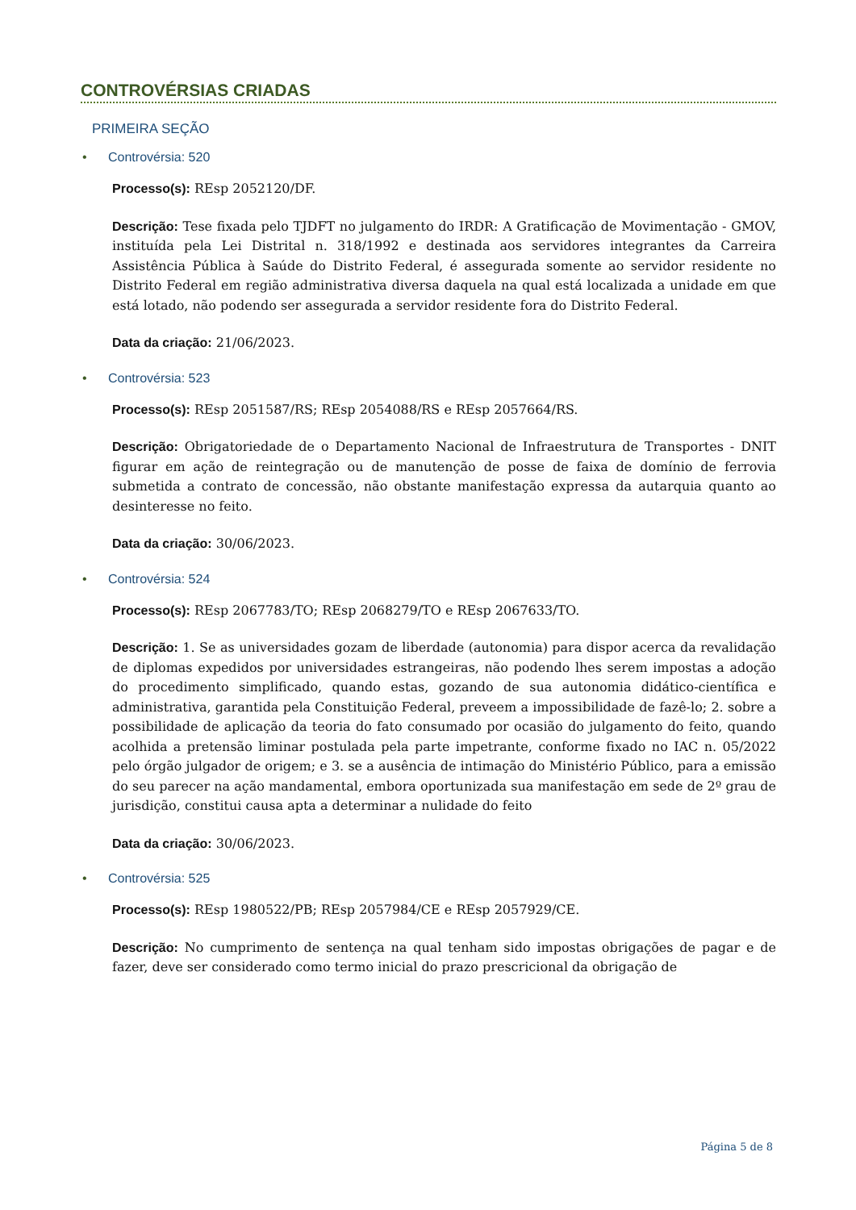CONTROVÉRSIAS CRIADAS
PRIMEIRA SEÇÃO
• Controvérsia: 520
Processo(s): REsp 2052120/DF.
Descrição: Tese fixada pelo TJDFT no julgamento do IRDR: A Gratificação de Movimentação - GMOV, instituída pela Lei Distrital n. 318/1992 e destinada aos servidores integrantes da Carreira Assistência Pública à Saúde do Distrito Federal, é assegurada somente ao servidor residente no Distrito Federal em região administrativa diversa daquela na qual está localizada a unidade em que está lotado, não podendo ser assegurada a servidor residente fora do Distrito Federal.
Data da criação: 21/06/2023.
• Controvérsia: 523
Processo(s): REsp 2051587/RS; REsp 2054088/RS e REsp 2057664/RS.
Descrição: Obrigatoriedade de o Departamento Nacional de Infraestrutura de Transportes - DNIT figurar em ação de reintegração ou de manutenção de posse de faixa de domínio de ferrovia submetida a contrato de concessão, não obstante manifestação expressa da autarquia quanto ao desinteresse no feito.
Data da criação: 30/06/2023.
• Controvérsia: 524
Processo(s): REsp 2067783/TO; REsp 2068279/TO e REsp 2067633/TO.
Descrição: 1. Se as universidades gozam de liberdade (autonomia) para dispor acerca da revalidação de diplomas expedidos por universidades estrangeiras, não podendo lhes serem impostas a adoção do procedimento simplificado, quando estas, gozando de sua autonomia didático-científica e administrativa, garantida pela Constituição Federal, preveem a impossibilidade de fazê-lo; 2. sobre a possibilidade de aplicação da teoria do fato consumado por ocasião do julgamento do feito, quando acolhida a pretensão liminar postulada pela parte impetrante, conforme fixado no IAC n. 05/2022 pelo órgão julgador de origem; e 3. se a ausência de intimação do Ministério Público, para a emissão do seu parecer na ação mandamental, embora oportunizada sua manifestação em sede de 2º grau de jurisdição, constitui causa apta a determinar a nulidade do feito
Data da criação: 30/06/2023.
• Controvérsia: 525
Processo(s): REsp 1980522/PB; REsp 2057984/CE e REsp 2057929/CE.
Descrição: No cumprimento de sentença na qual tenham sido impostas obrigações de pagar e de fazer, deve ser considerado como termo inicial do prazo prescricional da obrigação de
Página 5 de 8